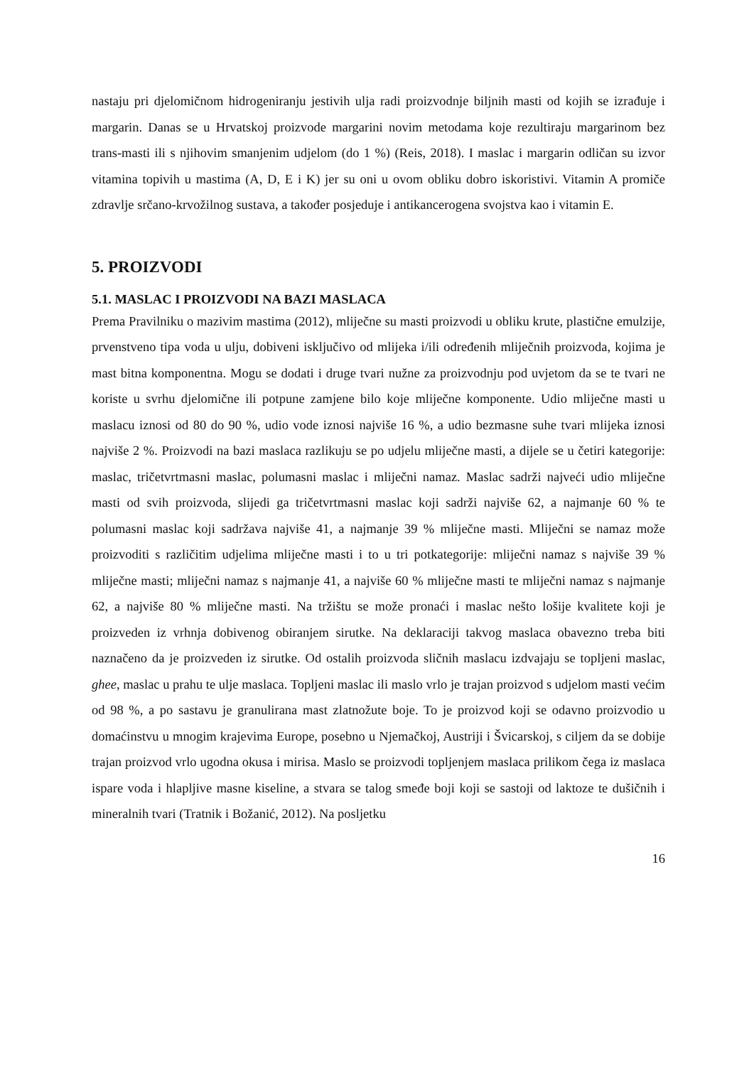nastaju pri djelomičnom hidrogeniranju jestivih ulja radi proizvodnje biljnih masti od kojih se izrađuje i margarin. Danas se u Hrvatskoj proizvode margarini novim metodama koje rezultiraju margarinom bez trans-masti ili s njihovim smanjenim udjelom (do 1 %) (Reis, 2018). I maslac i margarin odličan su izvor vitamina topivih u mastima (A, D, E i K) jer su oni u ovom obliku dobro iskoristivi. Vitamin A promiče zdravlje srčano-krvožilnog sustava, a također posjeduje i antikancerogena svojstva kao i vitamin E.
5. PROIZVODI
5.1. MASLAC I PROIZVODI NA BAZI MASLACA
Prema Pravilniku o mazivim mastima (2012), mliječne su masti proizvodi u obliku krute, plastične emulzije, prvenstveno tipa voda u ulju, dobiveni isključivo od mlijeka i/ili određenih mliječnih proizvoda, kojima je mast bitna komponentna. Mogu se dodati i druge tvari nužne za proizvodnju pod uvjetom da se te tvari ne koriste u svrhu djelomične ili potpune zamjene bilo koje mliječne komponente. Udio mliječne masti u maslacu iznosi od 80 do 90 %, udio vode iznosi najviše 16 %, a udio bezmasne suhe tvari mlijeka iznosi najviše 2 %. Proizvodi na bazi maslaca razlikuju se po udjelu mliječne masti, a dijele se u četiri kategorije: maslac, tričetvrtmasni maslac, polumasni maslac i mliječni namaz. Maslac sadrži najveći udio mliječne masti od svih proizvoda, slijedi ga tričetvrtmasni maslac koji sadrži najviše 62, a najmanje 60 % te polumasni maslac koji sadržava najviše 41, a najmanje 39 % mliječne masti. Mliječni se namaz može proizvoditi s različitim udjelima mliječne masti i to u tri potkategorije: mliječni namaz s najviše 39 % mliječne masti; mliječni namaz s najmanje 41, a najviše 60 % mliječne masti te mliječni namaz s najmanje 62, a najviše 80 % mliječne masti. Na tržištu se može pronaći i maslac nešto lošije kvalitete koji je proizveden iz vrhnja dobivenog obiranjem sirutke. Na deklaraciji takvog maslaca obavezno treba biti naznačeno da je proizveden iz sirutke. Od ostalih proizvoda sličnih maslacu izdvajaju se topljeni maslac, ghee, maslac u prahu te ulje maslaca. Topljeni maslac ili maslo vrlo je trajan proizvod s udjelom masti većim od 98 %, a po sastavu je granulirana mast zlatnožute boje. To je proizvod koji se odavno proizvodio u domaćinstvu u mnogim krajevima Europe, posebno u Njemačkoj, Austriji i Švicarskoj, s ciljem da se dobije trajan proizvod vrlo ugodna okusa i mirisa. Maslo se proizvodi topljenjem maslaca prilikom čega iz maslaca ispare voda i hlapljive masne kiseline, a stvara se talog smeđe boji koji se sastoji od laktoze te dušičnih i mineralnih tvari (Tratnik i Božanić, 2012). Na posljetku
16